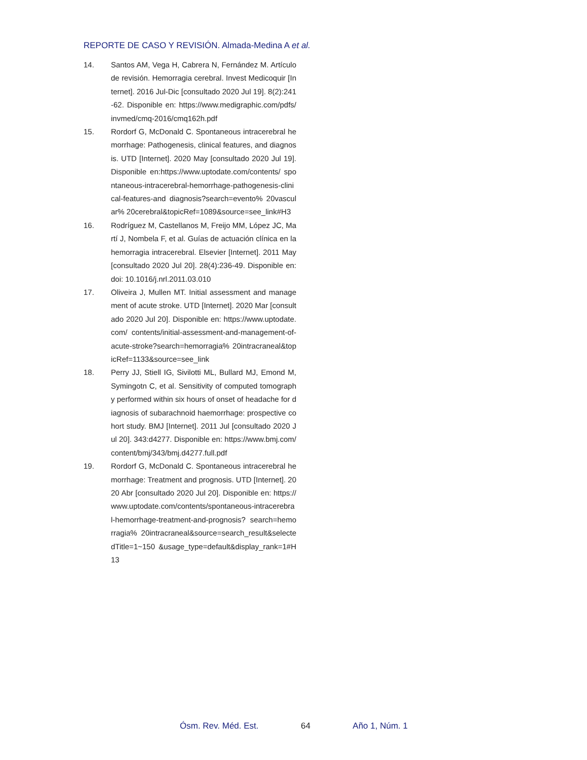REPORTE DE CASO Y REVISIÓN. Almada-Medina A et al.
14. Santos AM, Vega H, Cabrera N, Fernández M. Artículo de revisión. Hemorragia cerebral. Invest Medicoquir [Internet]. 2016 Jul-Dic [consultado 2020 Jul 19]. 8(2):241-62. Disponible en: https://www.medigraphic.com/pdfs/ invmed/cmq-2016/cmq162h.pdf
15. Rordorf G, McDonald C. Spontaneous intracerebral hemorrhage: Pathogenesis, clinical features, and diagnosis. UTD [Internet]. 2020 May [consultado 2020 Jul 19]. Disponible en:https://www.uptodate.com/contents/ spontaneous-intracerebral-hemorrhage-pathogenesis-clinical-features-and diagnosis?search=evento% 20vascular% 20cerebral&topicRef=1089&source=see_link#H3
16. Rodríguez M, Castellanos M, Freijo MM, López JC, Martí J, Nombela F, et al. Guías de actuación clínica en la hemorragia intracerebral. Elsevier [Internet]. 2011 May [consultado 2020 Jul 20]. 28(4):236-49. Disponible en: doi: 10.1016/j.nrl.2011.03.010
17. Oliveira J, Mullen MT. Initial assessment and management of acute stroke. UTD [Internet]. 2020 Mar [consultado 2020 Jul 20]. Disponible en: https://www.uptodate.com/ contents/initial-assessment-and-management-of-acute-stroke?search=hemorragia% 20intracraneal&topicRef=1133&source=see_link
18. Perry JJ, Stiell IG, Sivilotti ML, Bullard MJ, Emond M, Symingotn C, et al. Sensitivity of computed tomography performed within six hours of onset of headache for diagnosis of subarachnoid haemorrhage: prospective cohort study. BMJ [Internet]. 2011 Jul [consultado 2020 Jul 20]. 343:d4277. Disponible en: https://www.bmj.com/ content/bmj/343/bmj.d4277.full.pdf
19. Rordorf G, McDonald C. Spontaneous intracerebral hemorrhage: Treatment and prognosis. UTD [Internet]. 2020 Abr [consultado 2020 Jul 20]. Disponible en: https:// www.uptodate.com/contents/spontaneous-intracerebral-hemorrhage-treatment-and-prognosis? search=hemorragia% 20intracraneal&source=search_result&selectedTitle=1~150 &usage_type=default&display_rank=1#H13
Ósm. Rev. Méd. Est. 64 Año 1, Núm. 1